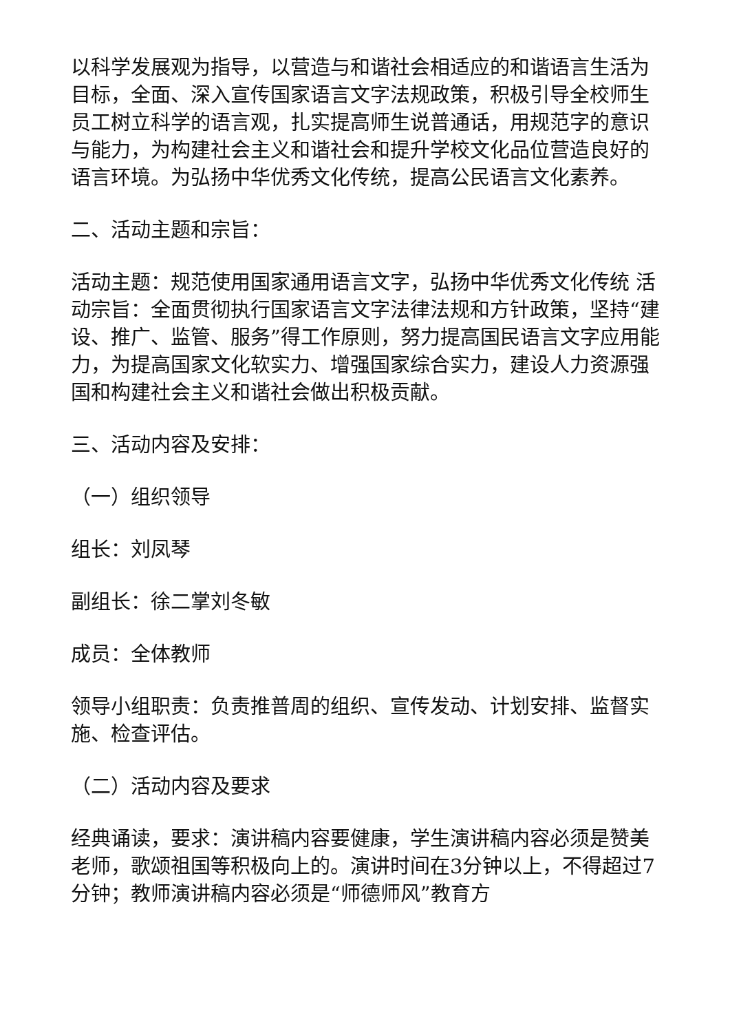以科学发展观为指导，以营造与和谐社会相适应的和谐语言生活为目标，全面、深入宣传国家语言文字法规政策，积极引导全校师生员工树立科学的语言观，扎实提高师生说普通话，用规范字的意识与能力，为构建社会主义和谐社会和提升学校文化品位营造良好的语言环境。为弘扬中华优秀文化传统，提高公民语言文化素养。
二、活动主题和宗旨：
活动主题：规范使用国家通用语言文字，弘扬中华优秀文化传统 活动宗旨：全面贯彻执行国家语言文字法律法规和方针政策，坚持“建设、推广、监管、服务”得工作原则，努力提高国民语言文字应用能力，为提高国家文化软实力、增强国家综合实力，建设人力资源强国和构建社会主义和谐社会做出积极贡献。
三、活动内容及安排：
（一）组织领导
组长：刘凤琴
副组长：徐二掌刘冬敏
成员：全体教师
领导小组职责：负责推普周的组织、宣传发动、计划安排、监督实施、检查评估。
（二）活动内容及要求
经典诵读，要求：演讲稿内容要健康，学生演讲稿内容必须是赞美老师，歌颂祖国等积极向上的。演讲时间在3分钟以上，不得超过7分钟；教师演讲稿内容必须是“师德师风”教育方